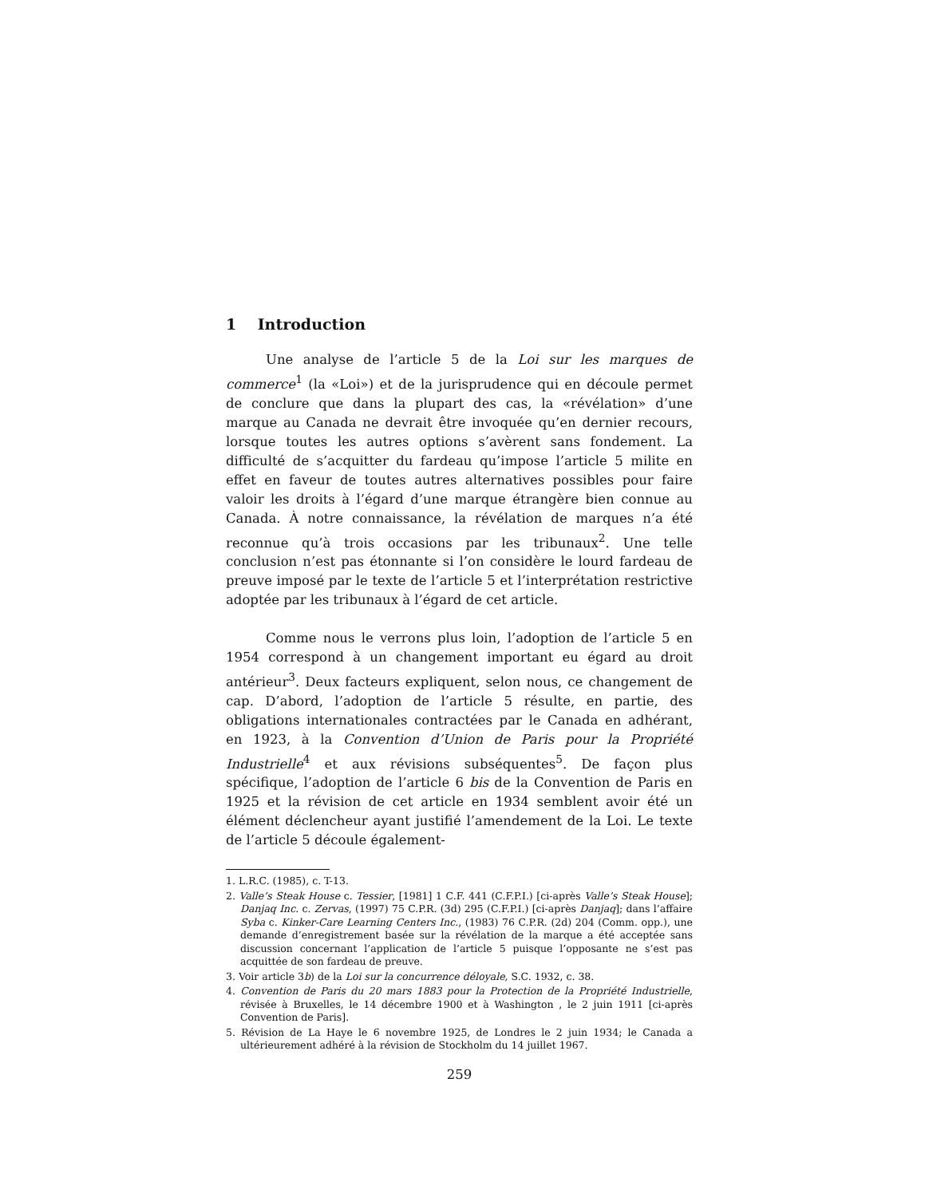1 Introduction
Une analyse de l’article 5 de la Loi sur les marques de commerce<sup>1</sup> (la «Loi») et de la jurisprudence qui en découle permet de conclure que dans la plupart des cas, la «révélation» d’une marque au Canada ne devrait être invoquée qu’en dernier recours, lorsque toutes les autres options s’avèrent sans fondement. La difficulté de s’acquitter du fardeau qu’impose l’article 5 milite en effet en faveur de toutes autres alternatives possibles pour faire valoir les droits à l’égard d’une marque étrangère bien connue au Canada. À notre connaissance, la révélation de marques n’a été reconnue qu’à trois occasions par les tribunaux<sup>2</sup>. Une telle conclusion n’est pas étonnante si l’on considère le lourd fardeau de preuve imposé par le texte de l’article 5 et l’interprétation restrictive adoptée par les tribunaux à l’égard de cet article.
Comme nous le verrons plus loin, l’adoption de l’article 5 en 1954 correspond à un changement important eu égard au droit antérieur<sup>3</sup>. Deux facteurs expliquent, selon nous, ce changement de cap. D’abord, l’adoption de l’article 5 résulte, en partie, des obligations internationales contractées par le Canada en adhérant, en 1923, à la Convention d’Union de Paris pour la Propriété Industrielle<sup>4</sup> et aux révisions subséquentes<sup>5</sup>. De façon plus spécifique, l’adoption de l’article 6 bis de la Convention de Paris en 1925 et la révision de cet article en 1934 semblent avoir été un élément déclencheur ayant justifié l’amendement de la Loi. Le texte de l’article 5 découle également-
1. L.R.C. (1985), c. T-13.
2. Valle’s Steak House c. Tessier, [1981] 1 C.F. 441 (C.F.P.I.) [ci-après Valle’s Steak House]; Danjaq Inc. c. Zervas, (1997) 75 C.P.R. (3d) 295 (C.F.P.I.) [ci-après Danjaq]; dans l’affaire Syba c. Kinker-Care Learning Centers Inc., (1983) 76 C.P.R. (2d) 204 (Comm. opp.), une demande d’enregistrement basée sur la révélation de la marque a été acceptée sans discussion concernant l’application de l’article 5 puisque l’opposante ne s’est pas acquittée de son fardeau de preuve.
3. Voir article 3b) de la Loi sur la concurrence déloyale, S.C. 1932, c. 38.
4. Convention de Paris du 20 mars 1883 pour la Protection de la Propriété Industrielle, révisée à Bruxelles, le 14 décembre 1900 et à Washington , le 2 juin 1911 [ci-après Convention de Paris].
5. Révision de La Haye le 6 novembre 1925, de Londres le 2 juin 1934; le Canada a ultérieurement adhéré à la révision de Stockholm du 14 juillet 1967.
259